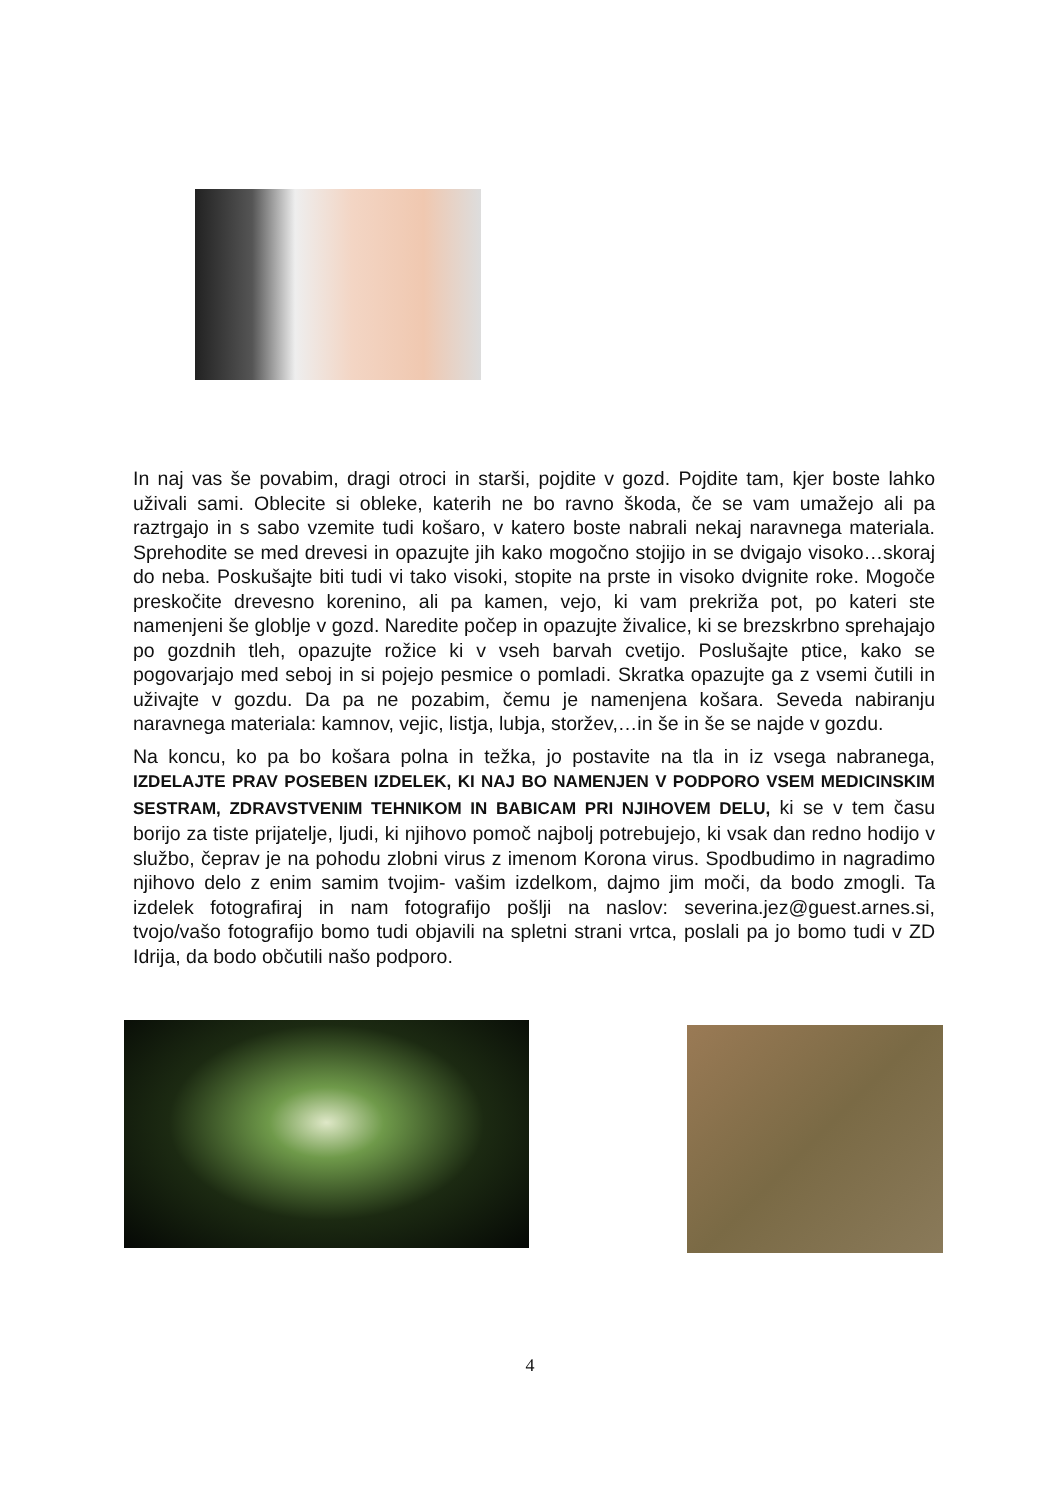In naj vas še povabim, dragi otroci in starši, pojdite v gozd. Pojdite tam, kjer boste lahko uživali sami. Oblecite si obleke, katerih ne bo ravno škoda, če se vam umažejo ali pa raztrgajo in s sabo vzemite tudi košaro, v katero boste nabrali nekaj naravnega materiala. Sprehodite se med drevesi in opazujte jih kako mogočno stojijo in se dvigajo visoko…skoraj do neba. Poskušajte biti tudi vi tako visoki, stopite na prste in visoko dvignite roke. Mogoče preskočite drevesno korenino, ali pa kamen, vejo, ki vam prekriža pot, po kateri ste namenjeni še globlje v gozd. Naredite počep in opazujte živalice, ki se brezskrbno sprehajajo po gozdnih tleh, opazujte rožice ki v vseh barvah cvetijo. Poslušajte ptice, kako se pogovarjajo med seboj in si pojejo pesmice o pomladi. Skratka opazujte ga z vsemi čutili in uživajte v gozdu. Da pa ne pozabim, čemu je namenjena košara. Seveda nabiranju naravnega materiala: kamnov, vejic, listja, lubja, storžev,…in še in še se najde v gozdu.
Na koncu, ko pa bo košara polna in težka, jo postavite na tla in iz vsega nabranega, IZDELAJTE PRAV POSEBEN IZDELEK, KI NAJ BO NAMENJEN V PODPORO VSEM MEDICINSKIM SESTRAM, ZDRAVSTVENIM TEHNIKOM IN BABICAM PRI NJIHOVEM DELU, ki se v tem času borijo za tiste prijatelje, ljudi, ki njihovo pomoč najbolj potrebujejo, ki vsak dan redno hodijo v službo, čeprav je na pohodu zlobni virus z imenom Korona virus. Spodbudimo in nagradimo njihovo delo z enim samim tvojim- vašim izdelkom, dajmo jim moči, da bodo zmogli. Ta izdelek fotografiraj in nam fotografijo pošlji na naslov: severina.jez@guest.arnes.si, tvojo/vašo fotografijo bomo tudi objavili na spletni strani vrtca, poslali pa jo bomo tudi v ZD Idrija, da bodo občutili našo podporo.
4